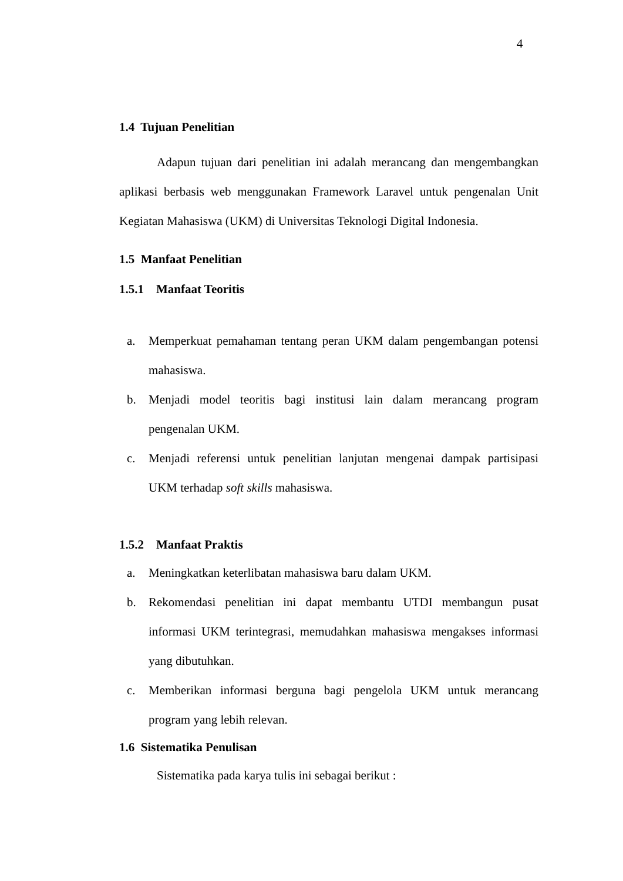4
1.4 Tujuan Penelitian
Adapun tujuan dari penelitian ini adalah merancang dan mengembangkan aplikasi berbasis web menggunakan Framework Laravel untuk pengenalan Unit Kegiatan Mahasiswa (UKM) di Universitas Teknologi Digital Indonesia.
1.5 Manfaat Penelitian
1.5.1 Manfaat Teoritis
a. Memperkuat pemahaman tentang peran UKM dalam pengembangan potensi mahasiswa.
b. Menjadi model teoritis bagi institusi lain dalam merancang program pengenalan UKM.
c. Menjadi referensi untuk penelitian lanjutan mengenai dampak partisipasi UKM terhadap soft skills mahasiswa.
1.5.2 Manfaat Praktis
a. Meningkatkan keterlibatan mahasiswa baru dalam UKM.
b. Rekomendasi penelitian ini dapat membantu UTDI membangun pusat informasi UKM terintegrasi, memudahkan mahasiswa mengakses informasi yang dibutuhkan.
c. Memberikan informasi berguna bagi pengelola UKM untuk merancang program yang lebih relevan.
1.6 Sistematika Penulisan
Sistematika pada karya tulis ini sebagai berikut :